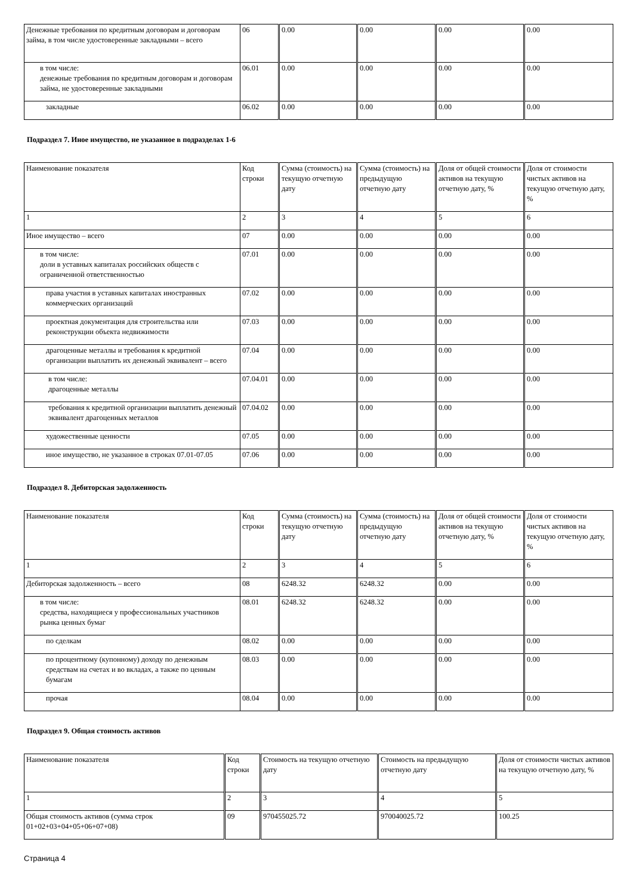| Денежные требования по кредитным договорам и договорам займа, в том числе удостоверенные закладными – всего | 06 | 0.00 | 0.00 | 0.00 | 0.00 |
| в том числе: денежные требования по кредитным договорам и договорам займа, не удостоверенные закладными | 06.01 | 0.00 | 0.00 | 0.00 | 0.00 |
| закладные | 06.02 | 0.00 | 0.00 | 0.00 | 0.00 |
Подраздел 7. Иное имущество, не указанное в подразделах 1-6
| Наименование показателя | Код строки | Сумма (стоимость) на текущую отчетную дату | Сумма (стоимость) на предыдущую отчетную дату | Доля от общей стоимости активов на текущую отчетную дату, % | Доля от стоимости чистых активов на текущую отчетную дату, % |
| 1 | 2 | 3 | 4 | 5 | 6 |
| Иное имущество – всего | 07 | 0.00 | 0.00 | 0.00 | 0.00 |
| в том числе: доли в уставных капиталах российских обществ с ограниченной ответственностью | 07.01 | 0.00 | 0.00 | 0.00 | 0.00 |
| права участия в уставных капиталах иностранных коммерческих организаций | 07.02 | 0.00 | 0.00 | 0.00 | 0.00 |
| проектная документация для строительства или реконструкции объекта недвижимости | 07.03 | 0.00 | 0.00 | 0.00 | 0.00 |
| драгоценные металлы и требования к кредитной организации выплатить их денежный эквивалент – всего | 07.04 | 0.00 | 0.00 | 0.00 | 0.00 |
| в том числе: драгоценные металлы | 07.04.01 | 0.00 | 0.00 | 0.00 | 0.00 |
| требования к кредитной организации выплатить денежный эквивалент драгоценных металлов | 07.04.02 | 0.00 | 0.00 | 0.00 | 0.00 |
| художественные ценности | 07.05 | 0.00 | 0.00 | 0.00 | 0.00 |
| иное имущество, не указанное в строках 07.01-07.05 | 07.06 | 0.00 | 0.00 | 0.00 | 0.00 |
Подраздел 8. Дебиторская задолженность
| Наименование показателя | Код строки | Сумма (стоимость) на текущую отчетную дату | Сумма (стоимость) на предыдущую отчетную дату | Доля от общей стоимости активов на текущую отчетную дату, % | Доля от стоимости чистых активов на текущую отчетную дату, % |
| 1 | 2 | 3 | 4 | 5 | 6 |
| Дебиторская задолженность – всего | 08 | 6248.32 | 6248.32 | 0.00 | 0.00 |
| в том числе: средства, находящиеся у профессиональных участников рынка ценных бумаг | 08.01 | 6248.32 | 6248.32 | 0.00 | 0.00 |
| по сделкам | 08.02 | 0.00 | 0.00 | 0.00 | 0.00 |
| по процентному (купонному) доходу по денежным средствам на счетах и во вкладах, а также по ценным бумагам | 08.03 | 0.00 | 0.00 | 0.00 | 0.00 |
| прочая | 08.04 | 0.00 | 0.00 | 0.00 | 0.00 |
Подраздел 9. Общая стоимость активов
| Наименование показателя | Код строки | Стоимость на текущую отчетную дату | Стоимость на предыдущую отчетную дату | Доля от стоимости чистых активов на текущую отчетную дату, % |
| 1 | 2 | 3 | 4 | 5 |
| Общая стоимость активов (сумма строк 01+02+03+04+05+06+07+08) | 09 | 970455025.72 | 970040025.72 | 100.25 |
Страница 4